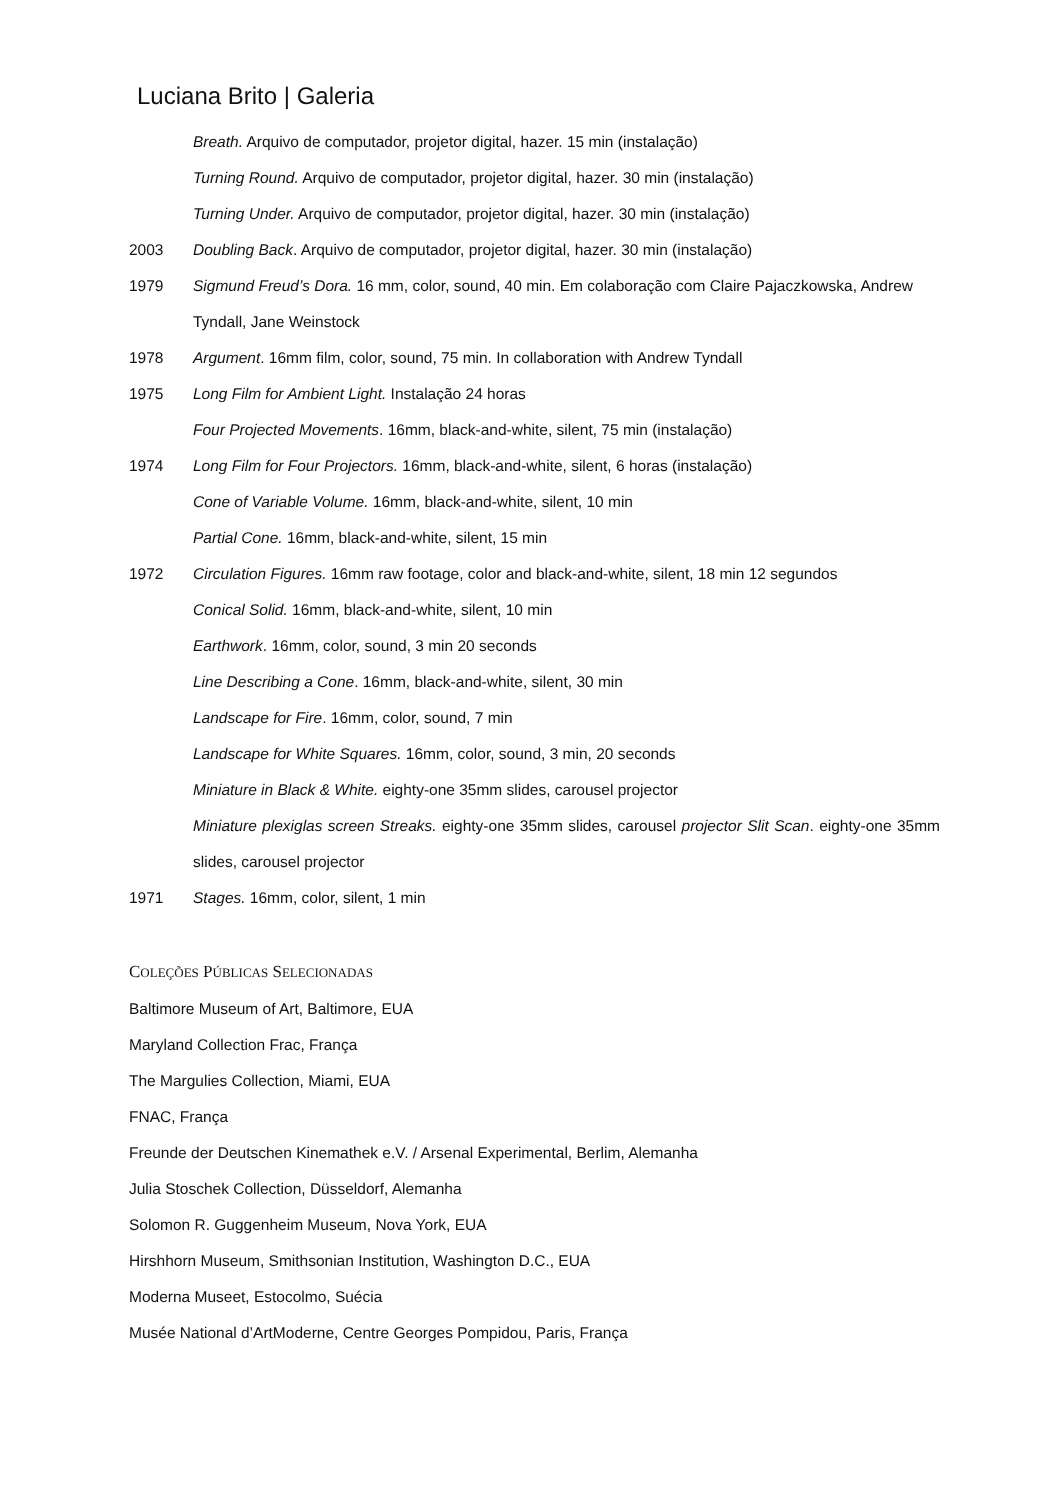Luciana Brito | Galeria
Breath. Arquivo de computador, projetor digital, hazer. 15 min (instalação)
Turning Round. Arquivo de computador, projetor digital, hazer. 30 min (instalação)
Turning Under. Arquivo de computador, projetor digital, hazer. 30 min (instalação)
2003 Doubling Back. Arquivo de computador, projetor digital, hazer. 30 min (instalação)
1979 Sigmund Freud’s Dora. 16 mm, color, sound, 40 min. Em colaboração com Claire Pajaczkowska, Andrew Tyndall, Jane Weinstock
1978 Argument. 16mm film, color, sound, 75 min. In collaboration with Andrew Tyndall
1975 Long Film for Ambient Light. Instalação 24 horas
Four Projected Movements. 16mm, black-and-white, silent, 75 min (instalação)
1974 Long Film for Four Projectors. 16mm, black-and-white, silent, 6 horas (instalação)
Cone of Variable Volume. 16mm, black-and-white, silent, 10 min
Partial Cone. 16mm, black-and-white, silent, 15 min
1972 Circulation Figures. 16mm raw footage, color and black-and-white, silent, 18 min 12 segundos
Conical Solid. 16mm, black-and-white, silent, 10 min
Earthwork. 16mm, color, sound, 3 min 20 seconds
Line Describing a Cone. 16mm, black-and-white, silent, 30 min
Landscape for Fire. 16mm, color, sound, 7 min
Landscape for White Squares. 16mm, color, sound, 3 min, 20 seconds
Miniature in Black & White. eighty-one 35mm slides, carousel projector
Miniature plexiglas screen Streaks. eighty-one 35mm slides, carousel projector Slit Scan. eighty-one 35mm slides, carousel projector
1971 Stages. 16mm, color, silent, 1 min
COLEÇÕES PÚBLICAS SELECIONADAS
Baltimore Museum of Art, Baltimore, EUA
Maryland Collection Frac, França
The Margulies Collection, Miami, EUA
FNAC, França
Freunde der Deutschen Kinemathek e.V. / Arsenal Experimental, Berlim, Alemanha
Julia Stoschek Collection, Düsseldorf, Alemanha
Solomon R. Guggenheim Museum, Nova York, EUA
Hirshhorn Museum, Smithsonian Institution, Washington D.C., EUA
Moderna Museet, Estocolmo, Suécia
Musée National d’ArtModerne, Centre Georges Pompidou, Paris, França